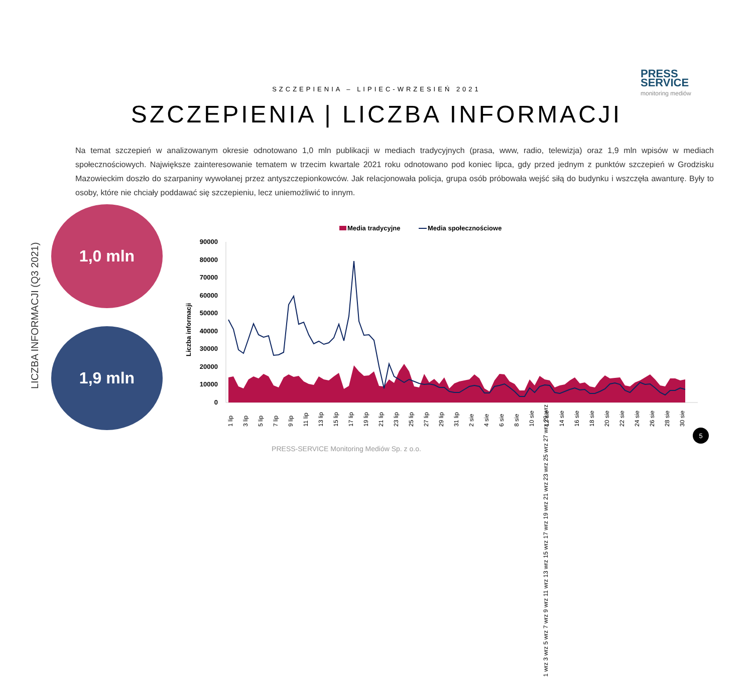SZCZEPIENIA – LIPIEC-WRZESIEŃ 2021
PRESS
SERVICE
monitoring mediów
SZCZEPIENIA | LICZBA INFORMACJI
Na temat szczepień w analizowanym okresie odnotowano 1,0 mln publikacji w mediach tradycyjnych (prasa, www, radio, telewizja) oraz 1,9 mln wpisów w mediach społecznościowych. Największe zainteresowanie tematem w trzecim kwartale 2021 roku odnotowano pod koniec lipca, gdy przed jednym z punktów szczepień w Grodzisku Mazowieckim doszło do szarpaniny wywołanej przez antyszczepionkowców. Jak relacjonowała policja, grupa osób próbowała wejść siłą do budynku i wszczęła awanturę. Były to osoby, które nie chciały poddawać się szczepieniu, lecz uniemożliwić to innym.
LICZBA INFORMACJI (Q3 2021)
1,0 mln
1,9 mln
Media tradycyjne
Media społecznościowe
90000
80000
70000
60000
50000
40000
30000
20000
10000
0
Liczba informacji
1 lip
3 lip
5 lip
7 lip
9 lip
11 lip
13 lip
15 lip
17 lip
19 lip
21 lip
23 lip
25 lip
27 lip
29 lip
31 lip
2 sie
4 sie
6 sie
8 sie
10 sie
12 sie
14 sie
16 sie
18 sie
20 sie
22 sie
24 sie
26 sie
28 sie
30 sie
1 wrz 3 wrz 5 wrz 7 wrz 9 wrz 11 wrz 13 wrz 15 wrz 17 wrz 19 wrz 21 wrz 23 wrz 25 wrz 27 wrz 29 wrz
5
PRESS-SERVICE Monitoring Mediów Sp. z o.o.